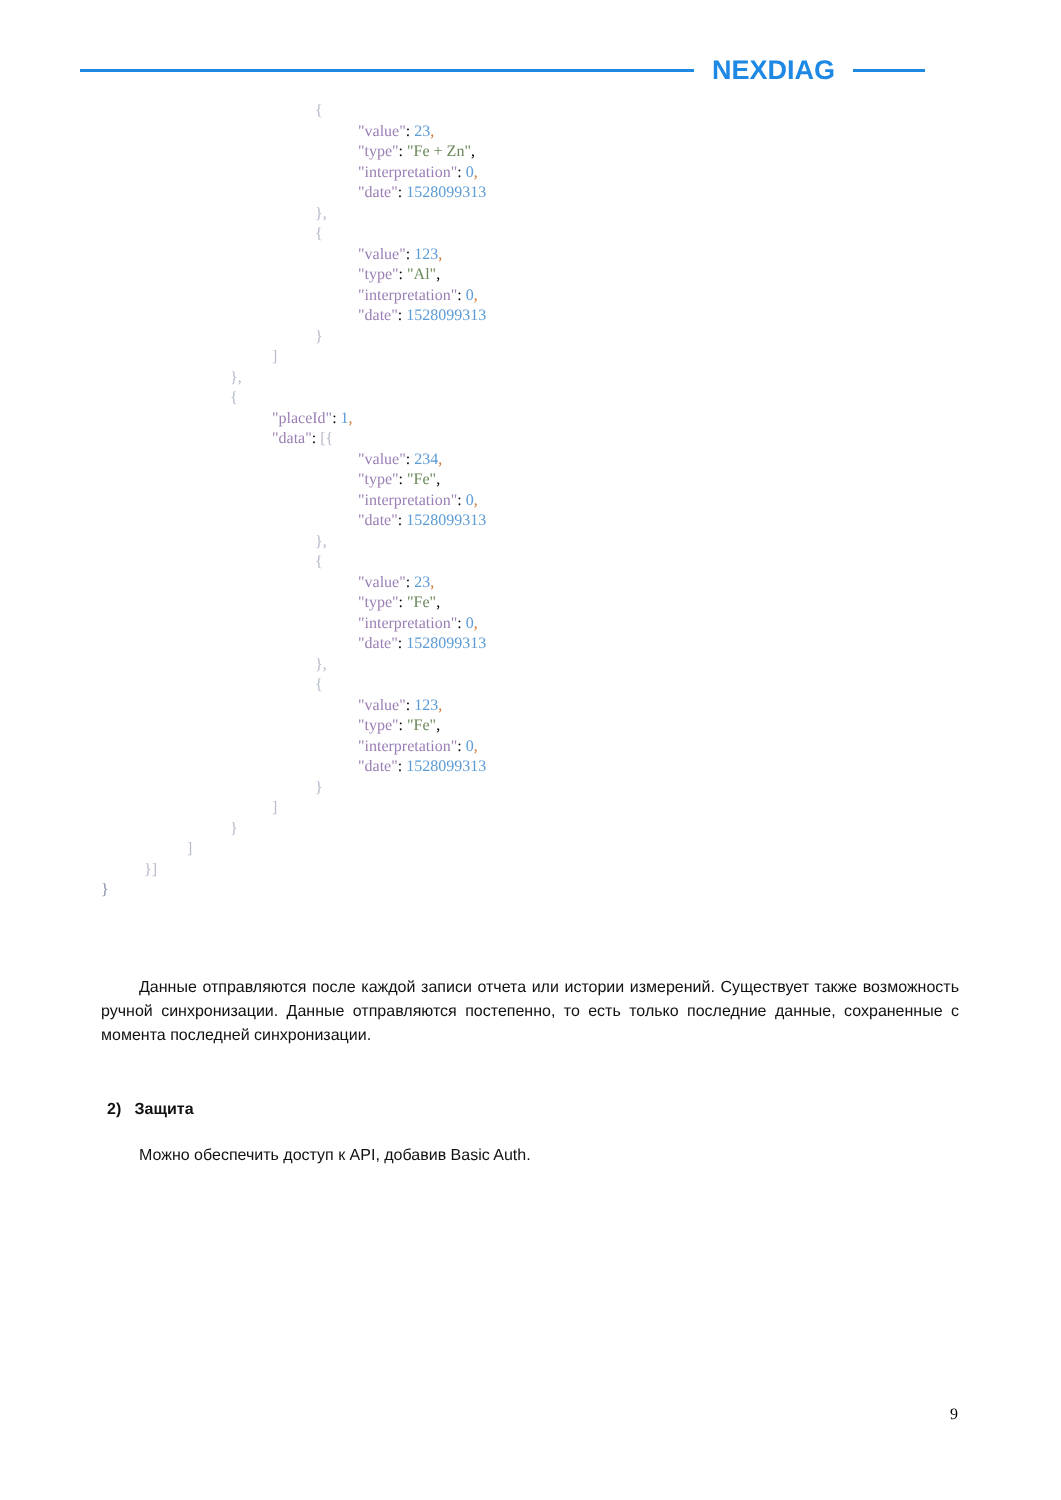NEXDIAG
{
"value": 23,
"type": "Fe + Zn",
"interpretation": 0,
"date": 1528099313
},
{
"value": 123,
"type": "Al",
"interpretation": 0,
"date": 1528099313
}
]
},
{
"placeId": 1,
"data": [{
"value": 234,
"type": "Fe",
"interpretation": 0,
"date": 1528099313
},
{
"value": 23,
"type": "Fe",
"interpretation": 0,
"date": 1528099313
},
{
"value": 123,
"type": "Fe",
"interpretation": 0,
"date": 1528099313
}
]
}
]
}]
}
Данные отправляются после каждой записи отчета или истории измерений. Существует также возможность ручной синхронизации. Данные отправляются постепенно, то есть только последние данные, сохраненные с момента последней синхронизации.
2) Защита
Можно обеспечить доступ к API, добавив Basic Auth.
9